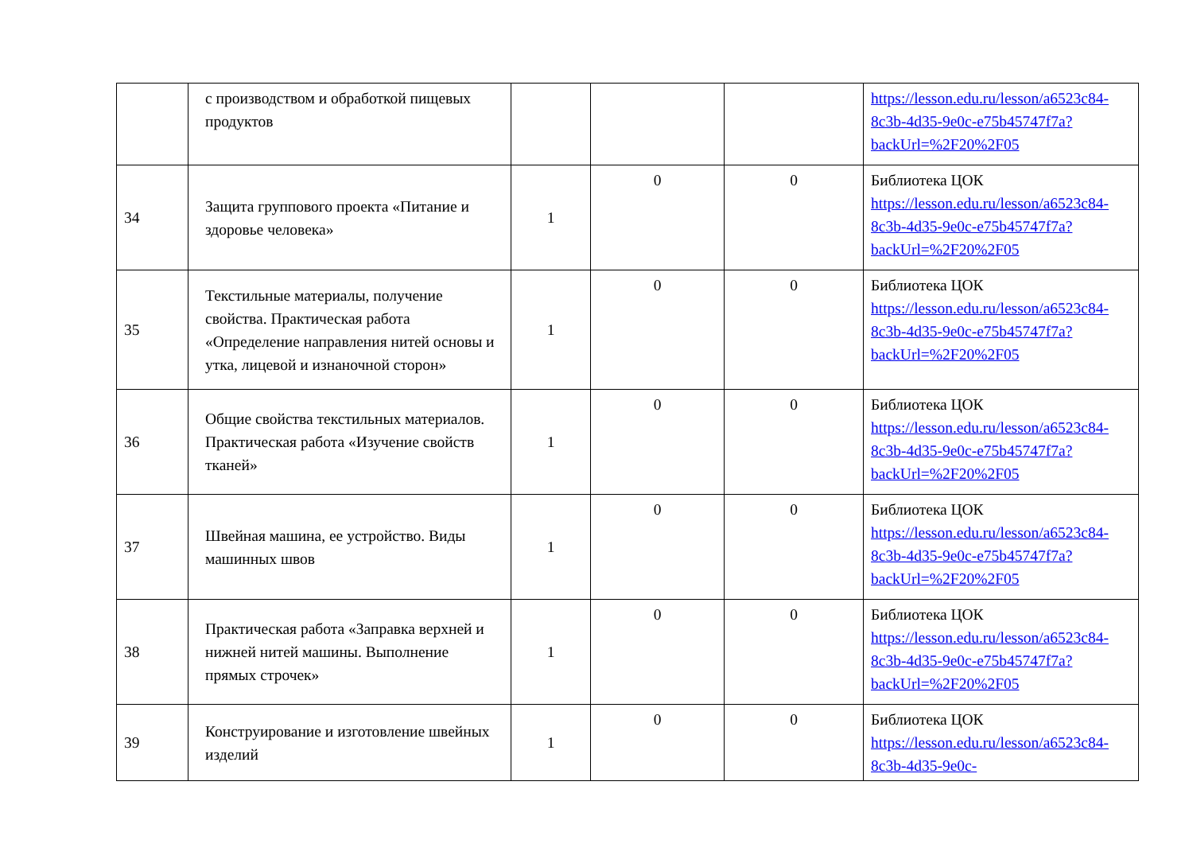| | с производством и обработкой пищевых продуктов | | | | https://lesson.edu.ru/lesson/a6523c84-8c3b-4d35-9e0c-e75b45747f7a?backUrl=%2F20%2F05 |
| 34 | Защита группового проекта «Питание и здоровье человека» | 1 | 0 | 0 | Библиотека ЦОК https://lesson.edu.ru/lesson/a6523c84-8c3b-4d35-9e0c-e75b45747f7a?backUrl=%2F20%2F05 |
| 35 | Текстильные материалы, получение свойства. Практическая работа «Определение направления нитей основы и утка, лицевой и изнаночной сторон» | 1 | 0 | 0 | Библиотека ЦОК https://lesson.edu.ru/lesson/a6523c84-8c3b-4d35-9e0c-e75b45747f7a?backUrl=%2F20%2F05 |
| 36 | Общие свойства текстильных материалов. Практическая работа «Изучение свойств тканей» | 1 | 0 | 0 | Библиотека ЦОК https://lesson.edu.ru/lesson/a6523c84-8c3b-4d35-9e0c-e75b45747f7a?backUrl=%2F20%2F05 |
| 37 | Швейная машина, ее устройство. Виды машинных швов | 1 | 0 | 0 | Библиотека ЦОК https://lesson.edu.ru/lesson/a6523c84-8c3b-4d35-9e0c-e75b45747f7a?backUrl=%2F20%2F05 |
| 38 | Практическая работа «Заправка верхней и нижней нитей машины. Выполнение прямых строчек» | 1 | 0 | 0 | Библиотека ЦОК https://lesson.edu.ru/lesson/a6523c84-8c3b-4d35-9e0c-e75b45747f7a?backUrl=%2F20%2F05 |
| 39 | Конструирование и изготовление швейных изделий | 1 | 0 | 0 | Библиотека ЦОК https://lesson.edu.ru/lesson/a6523c84-8c3b-4d35-9e0c- |